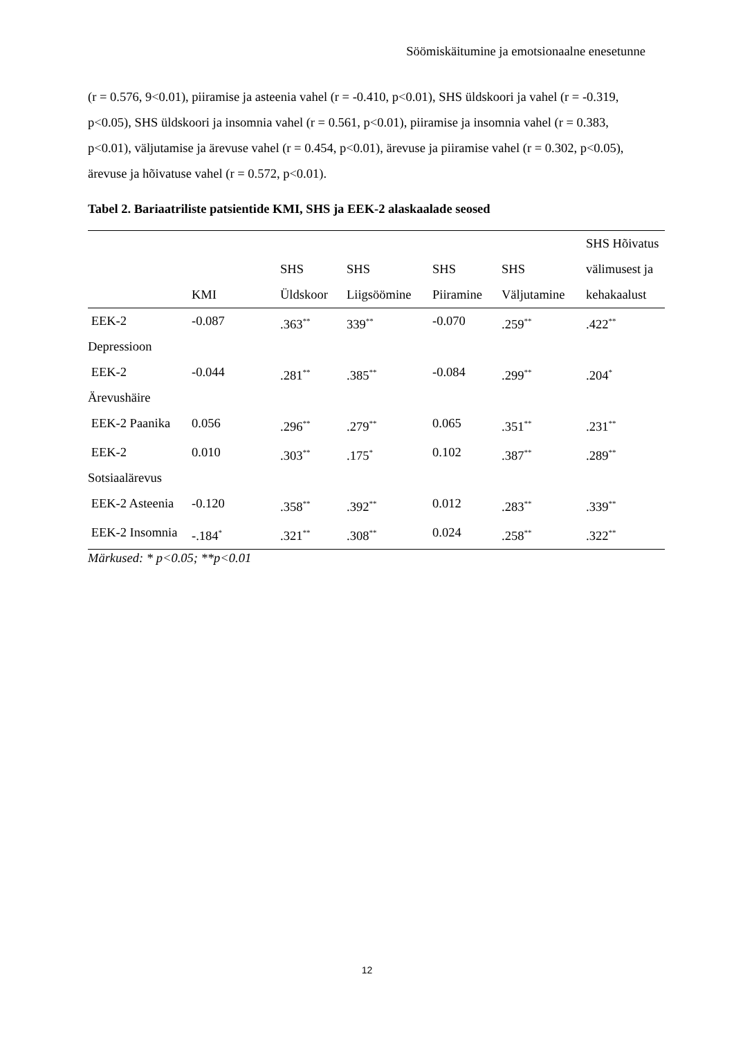Söömiskäitumine ja emotsionaalne enesetunne
(r = 0.576, 9<0.01), piiramise ja asteenia vahel (r = -0.410, p<0.01), SHS üldskoori ja vahel (r = -0.319, p<0.05), SHS üldskoori ja insomnia vahel (r = 0.561, p<0.01), piiramise ja insomnia vahel (r = 0.383, p<0.01), väljutamise ja ärevuse vahel (r = 0.454, p<0.01), ärevuse ja piiramise vahel (r = 0.302, p<0.05), ärevuse ja hõivatuse vahel (r = 0.572, p<0.01).
Tabel 2. Bariaatriliste patsientide KMI, SHS ja EEK-2 alaskaalade seosed
| | KMI | SHS Üldskoor | SHS Liigsöömine | SHS Piiramine | SHS Väljutamine | SHS Hõivatus välimusest ja kehakaalust |
| --- | --- | --- | --- | --- | --- | --- |
| EEK-2 Depressioon | -0.087 | .363<sup>**</sup> | 339<sup>**</sup> | -0.070 | .259<sup>**</sup> | .422<sup>**</sup> |
| EEK-2 Ärevushäire | -0.044 | .281<sup>**</sup> | .385<sup>**</sup> | -0.084 | .299<sup>**</sup> | .204<sup>*</sup> |
| EEK-2 Paanika | 0.056 | .296<sup>**</sup> | .279<sup>**</sup> | 0.065 | .351<sup>**</sup> | .231<sup>**</sup> |
| EEK-2 Sotsiaalärevus | 0.010 | .303<sup>**</sup> | .175<sup>*</sup> | 0.102 | .387<sup>**</sup> | .289<sup>**</sup> |
| EEK-2 Asteenia | -0.120 | .358<sup>**</sup> | .392<sup>**</sup> | 0.012 | .283<sup>**</sup> | .339<sup>**</sup> |
| EEK-2 Insomnia | -.184<sup>*</sup> | .321<sup>**</sup> | .308<sup>**</sup> | 0.024 | .258<sup>**</sup> | .322<sup>**</sup> |
Märkused: * p<0.05; **p<0.01
12